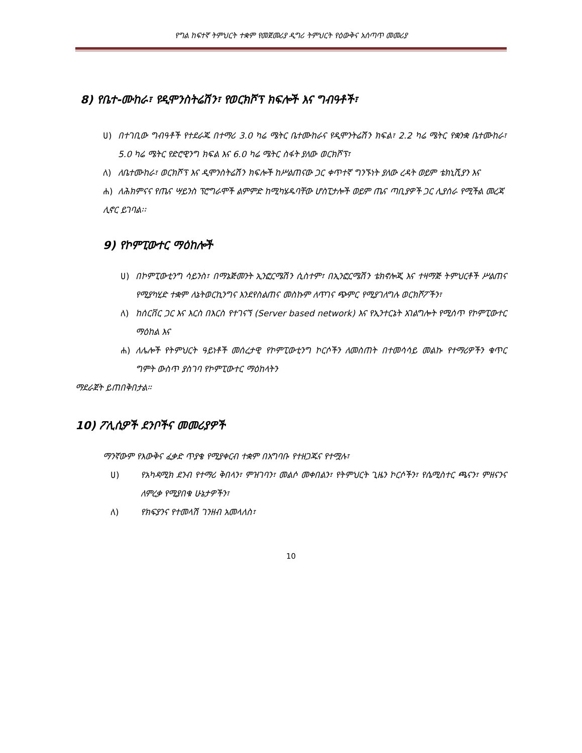የግል ከፍተኛ ትምህርት ተቋም የመጀመሪያ ዲግሪ ትምህርት የዕውቅና አሰጣጥ መመሪያ
8) የቤተ-ሙከራ፣ የዲሞንስትሬሽን፣ የወርክሾፕ ክፍሎች እና ግብዓቶች፣
ሀ) በተገቢው ግብዓቶች የተደራጁ በተማሪ 3.0 ካሬ ሜትር ቤተሙከራና የዲሞንትሬሽን ክፍል፣ 2.2 ካሬ ሜትር የቋንቋ ቤተሙከራ፣ 5.0 ካሬ ሜትር የድሮዊንግ ክፍል እና 6.0 ካሬ ሜትር ስፋት ያለው ወርክሾፕ፣
ለ) ለቤተሙከራ፣ ወርክሾፕ እና ዲሞንስትሬሽን ክፍሎች ከሥልጠናው ጋር ቀጥተኛ ግንኙነት ያለው ረዳት ወይም ቴክኒሺያን እና
ሐ) ለሕክምናና የጤና ሣይንስ ፕሮግራሞች ልምምድ ከሚካሄዱባቸው ሆስፒታሎች ወይም ጤና ጣቢያዎች ጋር ሊያሰራ የሚችል መረጃ
ሊኖር ይገባል፡፡
9) የኮምፒውተር ማዕከሎች
ሀ) በኮምፒውቲንግ ሳይንስ፣ በማኔጅመንት ኢንፎርሜሽን ሲስተም፣ በኢንፎርሜሽን ቴክኖሎጂ እና ተዛማጅ ትምህርቶች ሥልጠና የሚያካሂድ ተቋም ለኔትወርኪንግና እንደየስልጠና መስኩም ለጥገና ጭምር የሚያገለግሉ ወርክሾፖችን፣
ለ) ከሰርቨር ጋር እና እርስ በእርስ የተገናኘ (Server based network) እና የኢንተርኔት አገልግሎት የሚሰጥ የኮምፒውተር ማዕከል እና
ሐ) ለሌሎች የትምህርት ዓይነቶች መሰረታዊ የኮምፒውቲንግ ኮርሶችን ለመስጠት በተመሳሳይ መልኩ የተማሪዎችን ቁጥር ግምት ውስጥ ያስገባ የኮምፒውተር ማዕከላትን
ማደራጀት ይጠበቅበታል።
10) ፖሊሲዎች ደንቦችና መመሪያዎች
ማንኛውም የእውቅና ፈቃድ ጥያቄ የሚያቀርብ ተቋም በአግባቡ የተዘጋጁና የተሟሉ፣
ሀ) የአካዳሚክ ደንብ የተማሪ ቅበላን፣ ምዝገባን፣ መልሶ መቀበልን፣ የትምህርት ጊዜን ኮርሶችን፣ የሴሚስተር ጫናን፣ ምዘናንና ለምረቃ የሚያበቁ ሁኔታዎችን፣
ለ) የክፍያንና የተመላሽ ገንዘብ አመላለስ፣
10